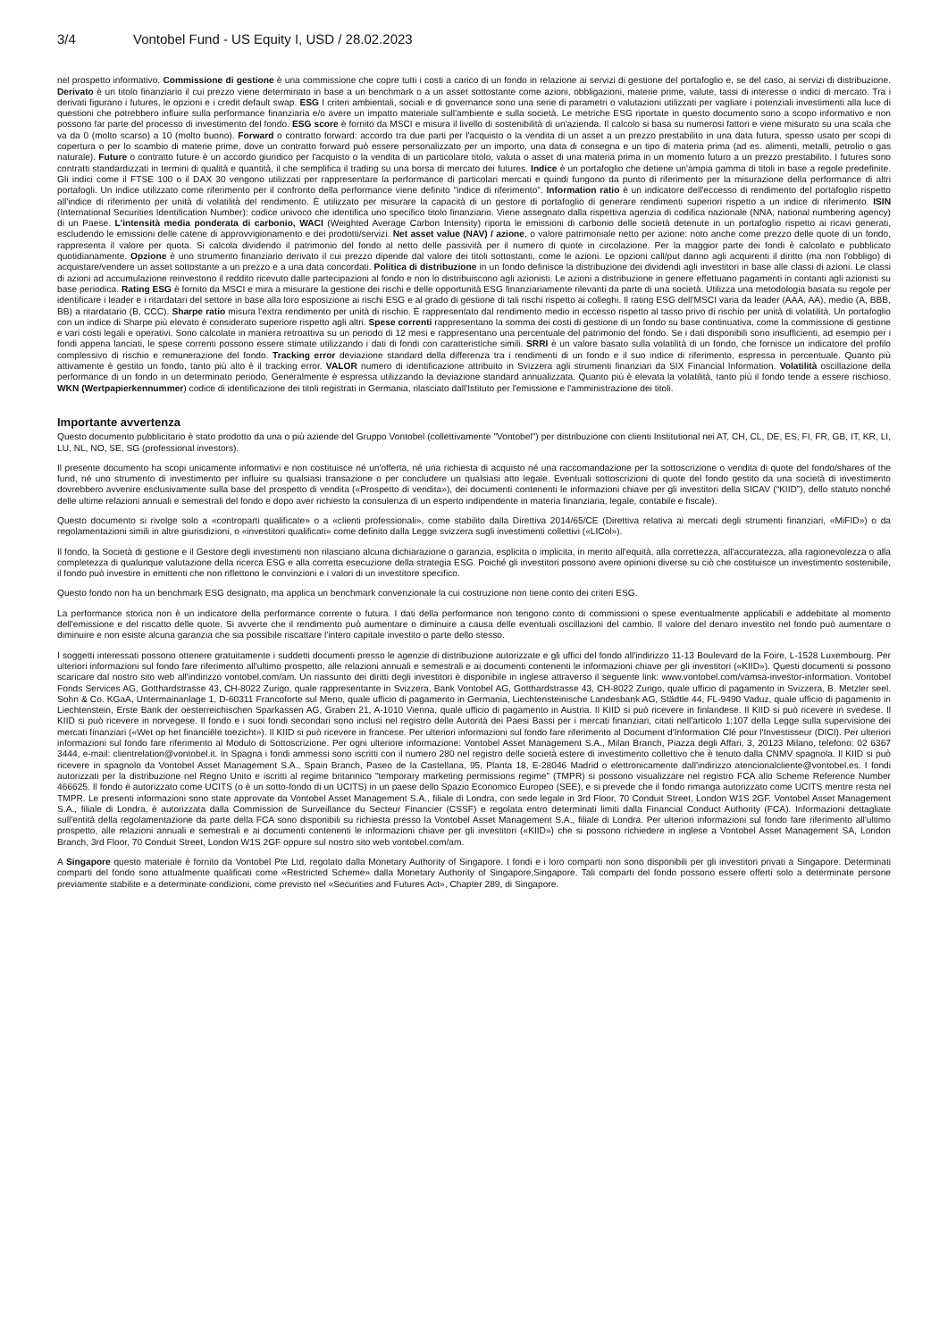3/4 Vontobel Fund - US Equity I, USD / 28.02.2023
nel prospetto informativo. Commissione di gestione è una commissione che copre tutti i costi a carico di un fondo in relazione ai servizi di gestione del portafoglio e, se del caso, ai servizi di distribuzione. Derivato è un titolo finanziario il cui prezzo viene determinato in base a un benchmark o a un asset sottostante come azioni, obbligazioni, materie prime, valute, tassi di interesse o indici di mercato. Tra i derivati figurano i futures, le opzioni e i credit default swap. ESG I criteri ambientali, sociali e di governance sono una serie di parametri o valutazioni utilizzati per vagliare i potenziali investimenti alla luce di questioni che potrebbero influire sulla performance finanziaria e/o avere un impatto materiale sull'ambiente e sulla società. Le metriche ESG riportate in questo documento sono a scopo informativo e non possono far parte del processo di investimento del fondo. ESG score è fornito da MSCI e misura il livello di sostenibilità di un'azienda. Il calcolo si basa su numerosi fattori e viene misurato su una scala che va da 0 (molto scarso) a 10 (molto buono). Forward o contratto forward: accordo tra due parti per l'acquisto o la vendita di un asset a un prezzo prestabilito in una data futura, spesso usato per scopi di copertura o per lo scambio di materie prime, dove un contratto forward può essere personalizzato per un importo, una data di consegna e un tipo di materia prima (ad es. alimenti, metalli, petrolio o gas naturale). Future o contratto future è un accordo giuridico per l'acquisto o la vendita di un particolare titolo, valuta o asset di una materia prima in un momento futuro a un prezzo prestabilito. I futures sono contratti standardizzati in termini di qualità e quantità, il che semplifica il trading su una borsa di mercato dei futures. Indice è un portafoglio che detiene un'ampia gamma di titoli in base a regole predefinite. Gli indici come il FTSE 100 o il DAX 30 vengono utilizzati per rappresentare la performance di particolari mercati e quindi fungono da punto di riferimento per la misurazione della performance di altri portafogli. Un indice utilizzato come riferimento per il confronto della performance viene definito "indice di riferimento". Information ratio è un indicatore dell'eccesso di rendimento del portafoglio rispetto all'indice di riferimento per unità di volatilità del rendimento. È utilizzato per misurare la capacità di un gestore di portafoglio di generare rendimenti superiori rispetto a un indice di riferimento. ISIN (International Securities Identification Number): codice univoco che identifica uno specifico titolo finanziario. Viene assegnato dalla rispettiva agenzia di codifica nazionale (NNA, national numbering agency) di un Paese. L'intensità media ponderata di carbonio, WACI (Weighted Average Carbon Intensity) riporta le emissioni di carbonio delle società detenute in un portafoglio rispetto ai ricavi generati, escludendo le emissioni delle catene di approvvigionamento e dei prodotti/servizi. Net asset value (NAV) / azione, o valore patrimoniale netto per azione: noto anche come prezzo delle quote di un fondo, rappresenta il valore per quota. Si calcola dividendo il patrimonio del fondo al netto delle passività per il numero di quote in circolazione. Per la maggior parte dei fondi è calcolato e pubblicato quotidianamente. Opzione è uno strumento finanziario derivato il cui prezzo dipende dal valore dei titoli sottostanti, come le azioni. Le opzioni call/put danno agli acquirenti il diritto (ma non l'obbligo) di acquistare/vendere un asset sottostante a un prezzo e a una data concordati. Politica di distribuzione in un fondo definisce la distribuzione dei dividendi agli investitori in base alle classi di azioni. Le classi di azioni ad accumulazione reinvestono il reddito ricevuto dalle partecipazioni al fondo e non lo distribuiscono agli azionisti. Le azioni a distribuzione in genere effettuano pagamenti in contanti agli azionisti su base periodica. Rating ESG è fornito da MSCI e mira a misurare la gestione dei rischi e delle opportunità ESG finanziariamente rilevanti da parte di una società. Utilizza una metodologia basata su regole per identificare i leader e i ritardatari del settore in base alla loro esposizione ai rischi ESG e al grado di gestione di tali rischi rispetto ai colleghi. Il rating ESG dell'MSCI varia da leader (AAA, AA), medio (A, BBB, BB) a ritardatario (B, CCC). Sharpe ratio misura l'extra rendimento per unità di rischio. È rappresentato dal rendimento medio in eccesso rispetto al tasso privo di rischio per unità di volatilità. Un portafoglio con un indice di Sharpe più elevato è considerato superiore rispetto agli altri. Spese correnti rappresentano la somma dei costi di gestione di un fondo su base continuativa, come la commissione di gestione e vari costi legali e operativi. Sono calcolate in maniera retroattiva su un periodo di 12 mesi e rappresentano una percentuale del patrimonio del fondo. Se i dati disponibili sono insufficienti, ad esempio per i fondi appena lanciati, le spese correnti possono essere stimate utilizzando i dati di fondi con caratteristiche simili. SRRI è un valore basato sulla volatilità di un fondo, che fornisce un indicatore del profilo complessivo di rischio e remunerazione del fondo. Tracking error deviazione standard della differenza tra i rendimenti di un fondo e il suo indice di riferimento, espressa in percentuale. Quanto più attivamente è gestito un fondo, tanto più alto è il tracking error. VALOR numero di identificazione attribuito in Svizzera agli strumenti finanziari da SIX Financial Information. Volatilità oscillazione della performance di un fondo in un determinato periodo. Generalmente è espressa utilizzando la deviazione standard annualizzata. Quanto più è elevata la volatilità, tanto più il fondo tende a essere rischioso. WKN (Wertpapierkennummer) codice di identificazione dei titoli registrati in Germania, rilasciato dall'Istituto per l'emissione e l'amministrazione dei titoli.
Importante avvertenza
Questo documento pubblicitario è stato prodotto da una o più aziende del Gruppo Vontobel (collettivamente "Vontobel") per distribuzione con clienti Institutional nei AT, CH, CL, DE, ES, FI, FR, GB, IT, KR, LI, LU, NL, NO, SE, SG (professional investors).
Il presente documento ha scopi unicamente informativi e non costituisce né un'offerta, né una richiesta di acquisto né una raccomandazione per la sottoscrizione o vendita di quote del fondo/shares of the fund, né uno strumento di investimento per influire su qualsiasi transazione o per concludere un qualsiasi atto legale. Eventuali sottoscrizioni di quote del fondo gestito da una società di investimento dovrebbero avvenire esclusivamente sulla base del prospetto di vendita («Prospetto di vendita»), dei documenti contenenti le informazioni chiave per gli investitori della SICAV (“KIID”), dello statuto nonché delle ultime relazioni annuali e semestrali del fondo e dopo aver richiesto la consulenza di un esperto indipendente in materia finanziaria, legale, contabile e fiscale).
Questo documento si rivolge solo a «controparti qualificate» o a «clienti professionali», come stabilito dalla Direttiva 2014/65/CE (Direttiva relativa ai mercati degli strumenti finanziari, «MiFID») o da regolamentazioni simili in altre giurisdizioni, o «investitori qualificati» come definito dalla Legge svizzera sugli investimenti collettivi («LICol»).
Il fondo, la Società di gestione e il Gestore degli investimenti non rilasciano alcuna dichiarazione o garanzia, esplicita o implicita, in merito all'equità, alla correttezza, all'accuratezza, alla ragionevolezza o alla completezza di qualunque valutazione della ricerca ESG e alla corretta esecuzione della strategia ESG. Poiché gli investitori possono avere opinioni diverse su ciò che costituisce un investimento sostenibile, il fondo può investire in emittenti che non riflettono le convinzioni e i valori di un investitore specifico.
Questo fondo non ha un benchmark ESG designato, ma applica un benchmark convenzionale la cui costruzione non tiene conto dei criteri ESG.
La performance storica non è un indicatore della performance corrente o futura. I dati della performance non tengono conto di commissioni o spese eventualmente applicabili e addebitate al momento dell'emissione e del riscatto delle quote. Si avverte che il rendimento può aumentare o diminuire a causa delle eventuali oscillazioni del cambio. Il valore del denaro investito nel fondo può aumentare o diminuire e non esiste alcuna garanzia che sia possibile riscattare l'intero capitale investito o parte dello stesso.
I soggetti interessati possono ottenere gratuitamente i suddetti documenti presso le agenzie di distribuzione autorizzate e gli uffici del fondo all'indirizzo 11-13 Boulevard de la Foire, L-1528 Luxembourg. Per ulteriori informazioni sul fondo fare riferimento all'ultimo prospetto, alle relazioni annuali e semestrali e ai documenti contenenti le informazioni chiave per gli investitori («KIID»). Questi documenti si possono scaricare dal nostro sito web all'indirizzo vontobel.com/am. Un riassunto dei diritti degli investitori è disponibile in inglese attraverso il seguente link: www.vontobel.com/vamsa-investor-information. Vontobel Fonds Services AG, Gotthardstrasse 43, CH-8022 Zurigo, quale rappresentante in Svizzera, Bank Vontobel AG, Gotthardstrasse 43, CH-8022 Zurigo, quale ufficio di pagamento in Svizzera, B. Metzler seel. Sohn & Co. KGaA, Untermainanlage 1, D-60311 Francoforte sul Meno, quale ufficio di pagamento in Germania, Liechtensteinische Landesbank AG, Städtle 44, FL-9490 Vaduz, quale ufficio di pagamento in Liechtenstein, Erste Bank der oesterreichischen Sparkassen AG, Graben 21, A-1010 Vienna, quale ufficio di pagamento in Austria. Il KIID si può ricevere in finlandese. Il KIID si può ricevere in svedese. Il KIID si può ricevere in norvegese. Il fondo e i suoi fondi secondari sono inclusi nel registro delle Autorità dei Paesi Bassi per i mercati finanziari, citati nell'articolo 1:107 della Legge sulla supervisione dei mercati finanziari («Wet op het financiële toezicht»). Il KIID si può ricevere in francese. Per ulteriori informazioni sul fondo fare riferimento al Document d'Information Clé pour l'Investisseur (DICI). Per ulteriori informazioni sul fondo fare riferimento al Modulo di Sottoscrizione. Per ogni ulteriore informazione: Vontobel Asset Management S.A., Milan Branch, Piazza degli Affari, 3, 20123 Milano, telefono: 02 6367 3444, e-mail: clientrelation@vontobel.it. In Spagna i fondi ammessi sono iscritti con il numero 280 nel registro delle società estere di investimento collettivo che è tenuto dalla CNMV spagnola. Il KIID si può ricevere in spagnolo da Vontobel Asset Management S.A., Spain Branch, Paseo de la Castellana, 95, Planta 18, E-28046 Madrid o elettronicamente dall'indirizzo atencionalcliente@vontobel.es. I fondi autorizzati per la distribuzione nel Regno Unito e iscritti al regime britannico "temporary marketing permissions regime" (TMPR) si possono visualizzare nel registro FCA allo Scheme Reference Number 466625. Il fondo è autorizzato come UCITS (o è un sotto-fondo di un UCITS) in un paese dello Spazio Economico Europeo (SEE), e si prevede che il fondo rimanga autorizzato come UCITS mentre resta nel TMPR. Le presenti informazioni sono state approvate da Vontobel Asset Management S.A., filiale di Londra, con sede legale in 3rd Floor, 70 Conduit Street, London W1S 2GF. Vontobel Asset Management S.A., filiale di Londra, è autorizzata dalla Commission de Surveillance du Secteur Financier (CSSF) e regolata entro determinati limiti dalla Financial Conduct Authority (FCA). Informazioni dettagliate sull'entità della regolamentazione da parte della FCA sono disponibili su richiesta presso la Vontobel Asset Management S.A., filiale di Londra. Per ulteriori informazioni sul fondo fare riferimento all'ultimo prospetto, alle relazioni annuali e semestrali e ai documenti contenenti le informazioni chiave per gli investitori («KIID») che si possono richiedere in inglese a Vontobel Asset Management SA, London Branch, 3rd Floor, 70 Conduit Street, London W1S 2GF oppure sul nostro sito web vontobel.com/am.
A Singapore questo materiale è fornito da Vontobel Pte Ltd, regolato dalla Monetary Authority of Singapore. I fondi e i loro comparti non sono disponibili per gli investitori privati a Singapore. Determinati comparti del fondo sono attualmente qualificati come «Restricted Scheme» dalla Monetary Authority of Singapore,Singapore. Tali comparti del fondo possono essere offerti solo a determinate persone previamente stabilite e a determinate condizioni, come previsto nel «Securities and Futures Act», Chapter 289, di Singapore.